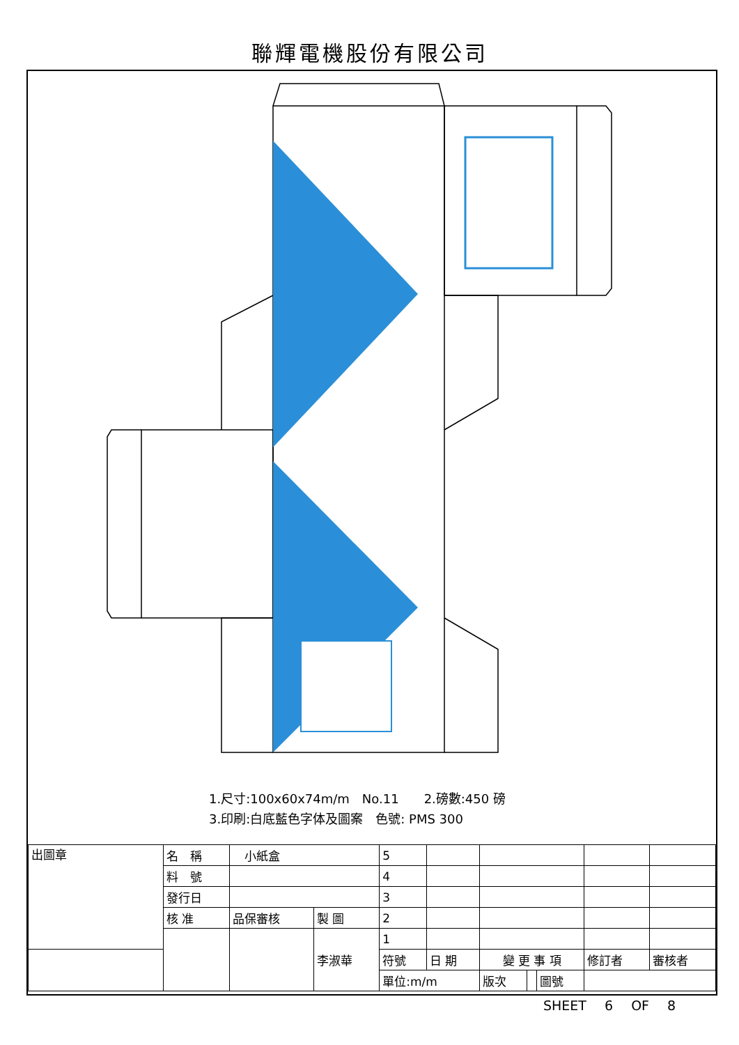聯輝電機股份有限公司
1.尺寸:100x60x74m/m　No.11　　2.磅數:450 磅
3.印刷:白底藍色字体及圖案　色號: PMS 300
| 出圖章 | 名 稱 | 小紙盒 | | 5 | | | | | | | |
| | 料 號 | | | 4 | | | | | | | |
| | 發行日 | | | 3 | | | | | | | |
| | 核 准 | 品保審核 | 製 圖 | 2 | | | | | | | |
| | | | 李淑華 | 1 | | | | | | | |
| | | | | 符號 | 日 期 | 變 更 事 項 | | | | 修訂者 | 審核者 |
| | | | | 單位:m/m | | 版次 | | 圖號 | | | |
SHEET 6 OF 8